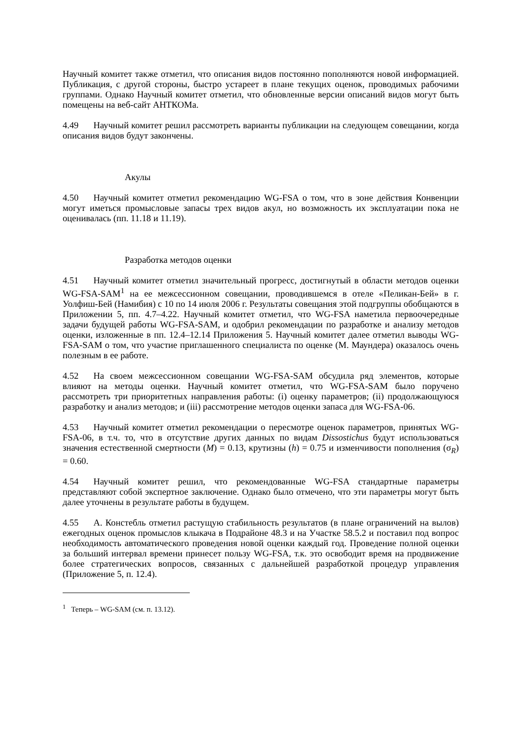Научный комитет также отметил, что описания видов постоянно пополняются новой информацией. Публикация, с другой стороны, быстро устареет в плане текущих оценок, проводимых рабочими группами. Однако Научный комитет отметил, что обновленные версии описаний видов могут быть помещены на веб-сайт АНТКОМа.
4.49 Научный комитет решил рассмотреть варианты публикации на следующем совещании, когда описания видов будут закончены.
Акулы
4.50 Научный комитет отметил рекомендацию WG-FSA о том, что в зоне действия Конвенции могут иметься промысловые запасы трех видов акул, но возможность их эксплуатации пока не оценивалась (пп. 11.18 и 11.19).
Разработка методов оценки
4.51 Научный комитет отметил значительный прогресс, достигнутый в области методов оценки WG-FSA-SAM<sup>1</sup> на ее межсессионном совещании, проводившемся в отеле «Пеликан-Бей» в г. Уолфиш-Бей (Намибия) с 10 по 14 июля 2006 г. Результаты совещания этой подгруппы обобщаются в Приложении 5, пп. 4.7–4.22. Научный комитет отметил, что WG-FSA наметила первоочередные задачи будущей работы WG-FSA-SAM, и одобрил рекомендации по разработке и анализу методов оценки, изложенные в пп. 12.4–12.14 Приложения 5. Научный комитет далее отметил выводы WG-FSA-SAM о том, что участие приглашенного специалиста по оценке (М. Маундера) оказалось очень полезным в ее работе.
4.52 На своем межсессионном совещании WG-FSA-SAM обсудила ряд элементов, которые влияют на методы оценки. Научный комитет отметил, что WG-FSA-SAM было поручено рассмотреть три приоритетных направления работы: (i) оценку параметров; (ii) продолжающуюся разработку и анализ методов; и (iii) рассмотрение методов оценки запаса для WG-FSA-06.
4.53 Научный комитет отметил рекомендации о пересмотре оценок параметров, принятых WG-FSA-06, в т.ч. то, что в отсутствие других данных по видам Dissostichus будут использоваться значения естественной смертности (M) = 0.13, крутизны (h) = 0.75 и изменчивости пополнения (σ<sub>R</sub>) = 0.60.
4.54 Научный комитет решил, что рекомендованные WG-FSA стандартные параметры представляют собой экспертное заключение. Однако было отмечено, что эти параметры могут быть далее уточнены в результате работы в будущем.
4.55 А. Констебль отметил растущую стабильность результатов (в плане ограничений на вылов) ежегодных оценок промыслов клыкача в Подрайоне 48.3 и на Участке 58.5.2 и поставил под вопрос необходимость автоматического проведения новой оценки каждый год. Проведение полной оценки за больший интервал времени принесет пользу WG-FSA, т.к. это освободит время на продвижение более стратегических вопросов, связанных с дальнейшей разработкой процедур управления (Приложение 5, п. 12.4).
<sup>1</sup> Теперь – WG-SAM (см. п. 13.12).